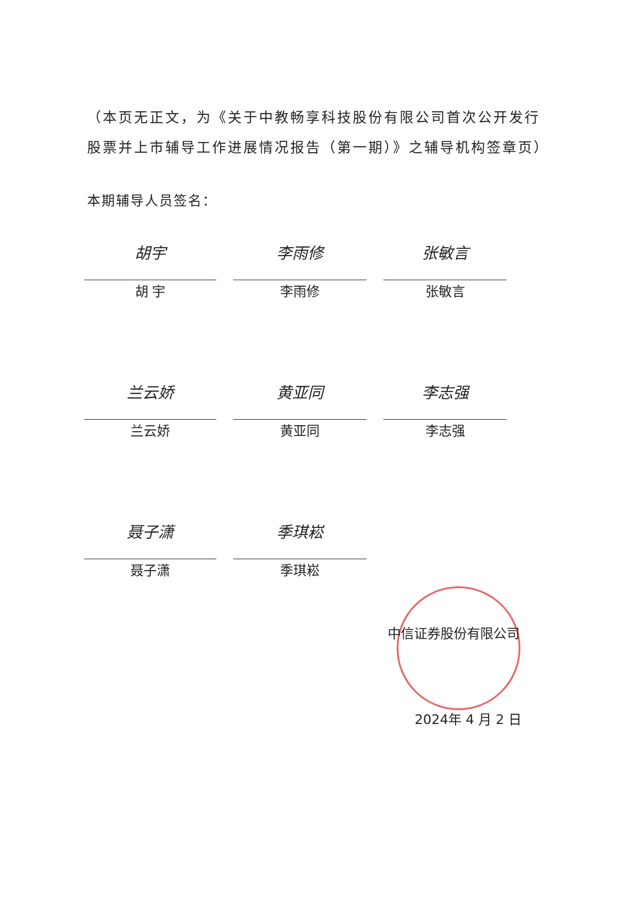（本页无正文，为《关于中教畅享科技股份有限公司首次公开发行股票并上市辅导工作进展情况报告（第一期）》之辅导机构签章页）
本期辅导人员签名：
胡宇
胡 宇
李雨修
李雨修
张敏言
张敏言
兰云娇
兰云娇
黄亚同
黄亚同
李志强
李志强
聂子潇
聂子潇
季琪崧
季琪崧
中信证券股份有限公司
2024年 4 月 2 日